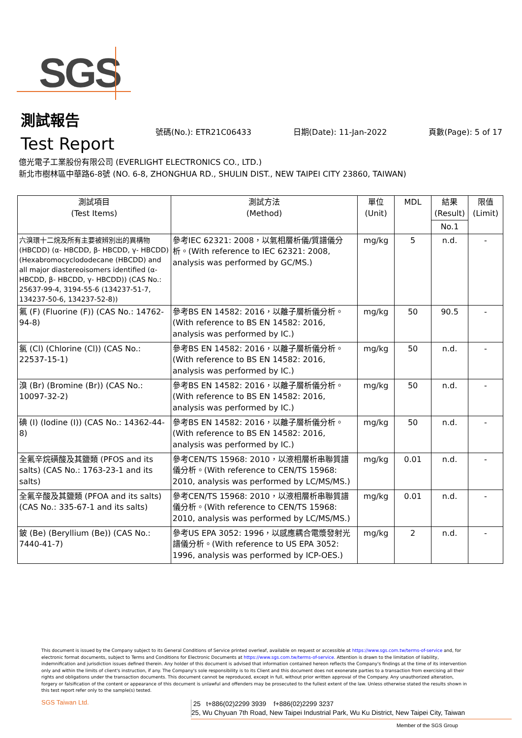SGS
測試報告
Test Report
號碼(No.): ETR21C06433 日期(Date): 11-Jan-2022 頁數(Page): 5 of 17
億光電子工業股份有限公司 (EVERLIGHT ELECTRONICS CO., LTD.)
新北市樹林區中華路6-8號 (NO. 6-8, ZHONGHUA RD., SHULIN DIST., NEW TAIPEI CITY 23860, TAIWAN)
| 測試項目 (Test Items) | 測試方法 (Method) | 單位 (Unit) | MDL | 結果 (Result) | 限值 (Limit) |
| --- | --- | --- | --- | --- | --- |
| | | | | No.1 | |
| 六溴環十二烷及所有主要被辨別出的異構物 (HBCDD) (α- HBCDD, β- HBCDD, γ- HBCDD) (Hexabromocyclododecane (HBCDD) and all major diastereoisomers identified (α- HBCDD, β- HBCDD, γ- HBCDD)) (CAS No.: 25637-99-4, 3194-55-6 (134237-51-7, 134237-50-6, 134237-52-8)) | 參考IEC 62321: 2008，以氣相層析儀/質譜儀分析。(With reference to IEC 62321: 2008, analysis was performed by GC/MS.) | mg/kg | 5 | n.d. | - |
| 氟 (F) (Fluorine (F)) (CAS No.: 14762-94-8) | 參考BS EN 14582: 2016，以離子層析儀分析。(With reference to BS EN 14582: 2016, analysis was performed by IC.) | mg/kg | 50 | 90.5 | - |
| 氯 (Cl) (Chlorine (Cl)) (CAS No.: 22537-15-1) | 參考BS EN 14582: 2016，以離子層析儀分析。(With reference to BS EN 14582: 2016, analysis was performed by IC.) | mg/kg | 50 | n.d. | - |
| 溴 (Br) (Bromine (Br)) (CAS No.: 10097-32-2) | 參考BS EN 14582: 2016，以離子層析儀分析。(With reference to BS EN 14582: 2016, analysis was performed by IC.) | mg/kg | 50 | n.d. | - |
| 碘 (I) (Iodine (I)) (CAS No.: 14362-44-8) | 參考BS EN 14582: 2016，以離子層析儀分析。(With reference to BS EN 14582: 2016, analysis was performed by IC.) | mg/kg | 50 | n.d. | - |
| 全氟辛烷磺酸及其鹽類 (PFOS and its salts) (CAS No.: 1763-23-1 and its salts) | 參考CEN/TS 15968: 2010，以液相層析串聯質譜儀分析。(With reference to CEN/TS 15968: 2010, analysis was performed by LC/MS/MS.) | mg/kg | 0.01 | n.d. | - |
| 全氟辛酸及其鹽類 (PFOA and its salts) (CAS No.: 335-67-1 and its salts) | 參考CEN/TS 15968: 2010，以液相層析串聯質譜儀分析。(With reference to CEN/TS 15968: 2010, analysis was performed by LC/MS/MS.) | mg/kg | 0.01 | n.d. | - |
| 鈹 (Be) (Beryllium (Be)) (CAS No.: 7440-41-7) | 參考US EPA 3052: 1996，以感應耦合電漿發射光譜儀分析。(With reference to US EPA 3052: 1996, analysis was performed by ICP-OES.) | mg/kg | 2 | n.d. | - |
This document is issued by the Company subject to its General Conditions of Service printed overleaf, available on request or accessible at https://www.sgs.com.tw/terms-of-service and, for electronic format documents, subject to Terms and Conditions for Electronic Documents at https://www.sgs.com.tw/terms-of-service. Attention is drawn to the limitation of liability, indemnification and jurisdiction issues defined therein. Any holder of this document is advised that information contained hereon reflects the Company's findings at the time of its intervention only and within the limits of client's instruction, if any. The Company's sole responsibility is to its Client and this document does not exonerate parties to a transaction from exercising all their rights and obligations under the transaction documents. This document cannot be reproduced, except in full, without prior written approval of the Company. Any unauthorized alteration, forgery or falsification of the content or appearance of this document is unlawful and offenders may be prosecuted to the fullest extent of the law. Unless otherwise stated the results shown in this test report refer only to the sample(s) tested.
SGS Taiwan Ltd.
25 t+886(02)2299 3939 f+886(02)2299 3237
25, Wu Chyuan 7th Road, New Taipei Industrial Park, Wu Ku District, New Taipei City, Taiwan
Member of the SGS Group